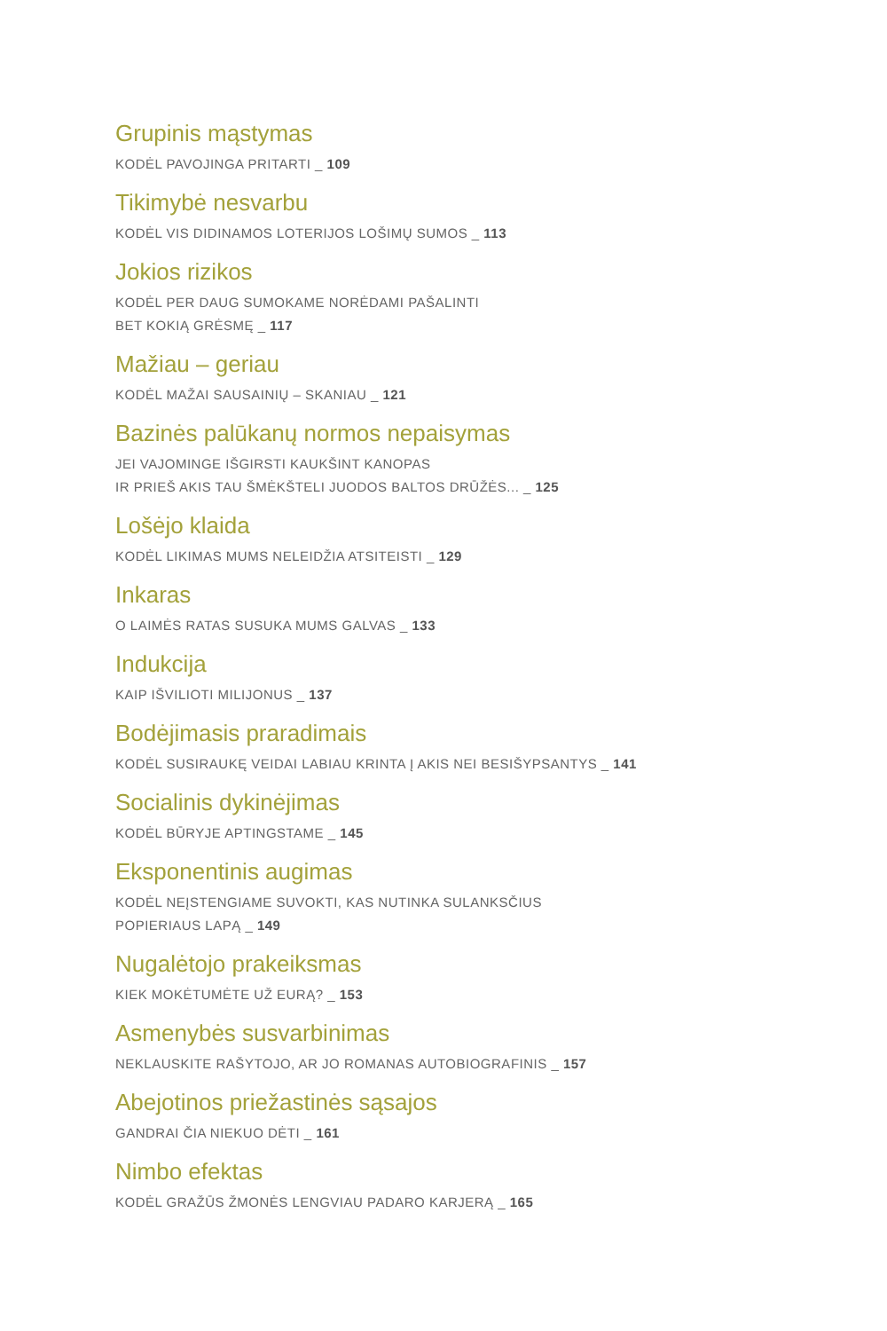Grupinis mąstymas
KODĖL PAVOJINGA PRITARTI _ 109
Tikimybė nesvarbu
KODĖL VIS DIDINAMOS LOTERIJOS LOŠIMŲ SUMOS _ 113
Jokios rizikos
KODĖL PER DAUG SUMOKAME NORĖDAMI PAŠALINTI
BET KOKIĄ GRĖSMĘ _ 117
Mažiau – geriau
KODĖL MAŽAI SAUSAINIŲ – SKANIAU _ 121
Bazinės palūkanų normos nepaisymas
JEI VAJOMINGE IŠGIRSTI KAUKŠINT KANOPAS
IR PRIEŠ AKIS TAU ŠMĖKŠTELI JUODOS BALTOS DRŪŽĖS... _ 125
Lošėjo klaida
KODĖL LIKIMAS MUMS NELEIDŽIA ATSITEISTI _ 129
Inkaras
O LAIMĖS RATAS SUSUKA MUMS GALVAS _ 133
Indukcija
KAIP IŠVILIOTI MILIJONUS _ 137
Bodėjimasis praradimais
KODĖL SUSIRAUKĘ VEIDAI LABIAU KRINTA Į AKIS NEI BESIŠYPSANTYS _ 141
Socialinis dykinėjimas
KODĖL BŪRYJE APTINGSTAME _ 145
Eksponentinis augimas
KODĖL NEĮSTENGIAME SUVOKTI, KAS NUTINKA SULANKSČIUS
POPIERIAUS LAPĄ _ 149
Nugalėtojo prakeiksmas
KIEK MOKĖTUMĖTE UŽ EURĄ? _ 153
Asmenybės susvarbinimas
NEKLAUSKITE RAŠYTOJO, AR JO ROMANAS AUTOBIOGRAFINIS _ 157
Abejotinos priežastinės sąsajos
GANDRAI ČIA NIEKUO DĖTI _ 161
Nimbo efektas
KODĖL GRAŽŪS ŽMONĖS LENGVIAU PADARO KARJERĄ _ 165